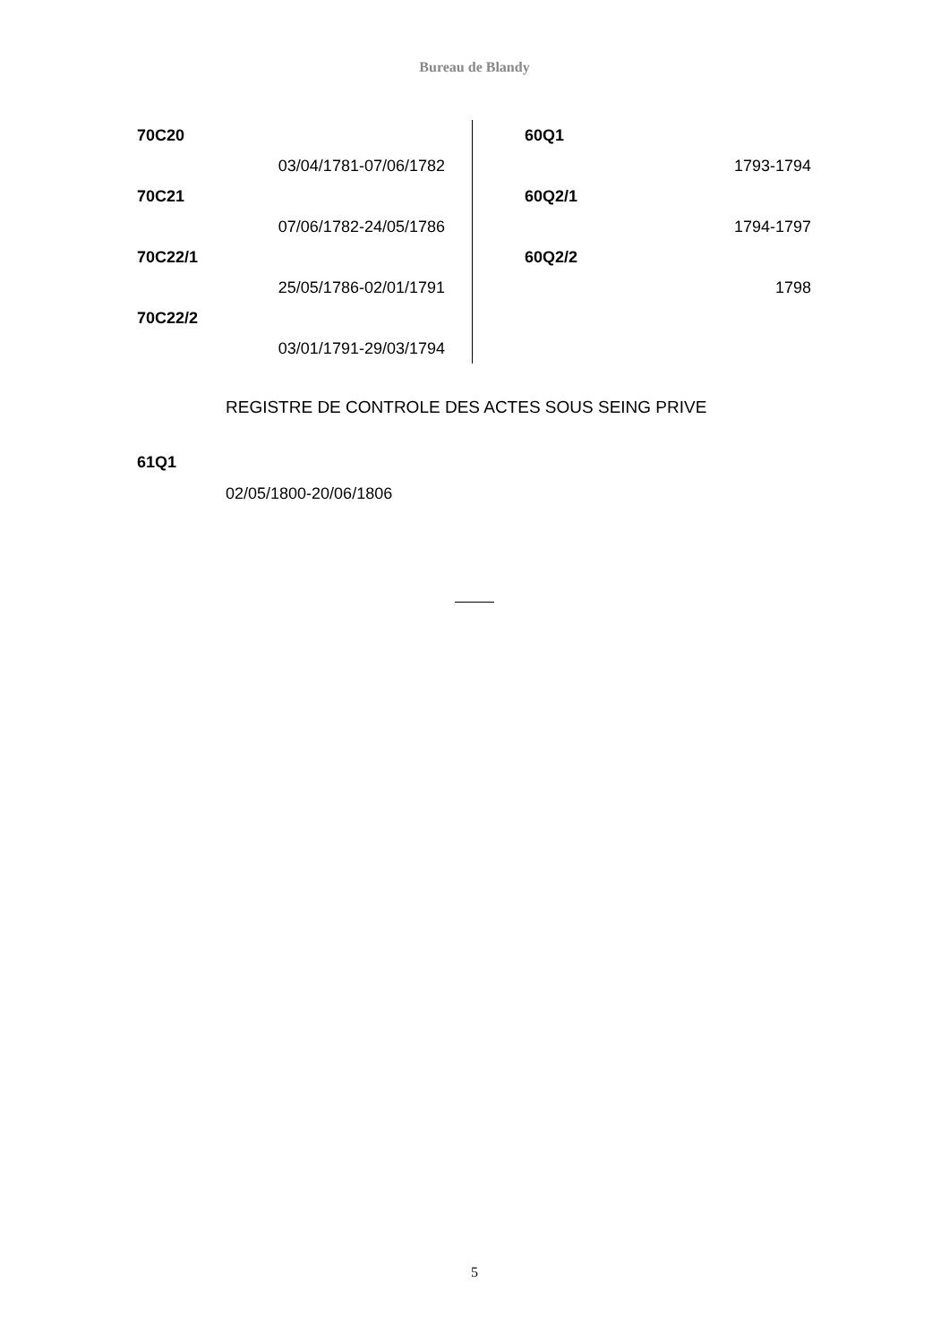Bureau de Blandy
70C20
03/04/1781-07/06/1782
70C21
07/06/1782-24/05/1786
70C22/1
25/05/1786-02/01/1791
70C22/2
03/01/1791-29/03/1794
60Q1
1793-1794
60Q2/1
1794-1797
60Q2/2
1798
REGISTRE DE CONTROLE DES ACTES SOUS SEING PRIVE
61Q1
02/05/1800-20/06/1806
5